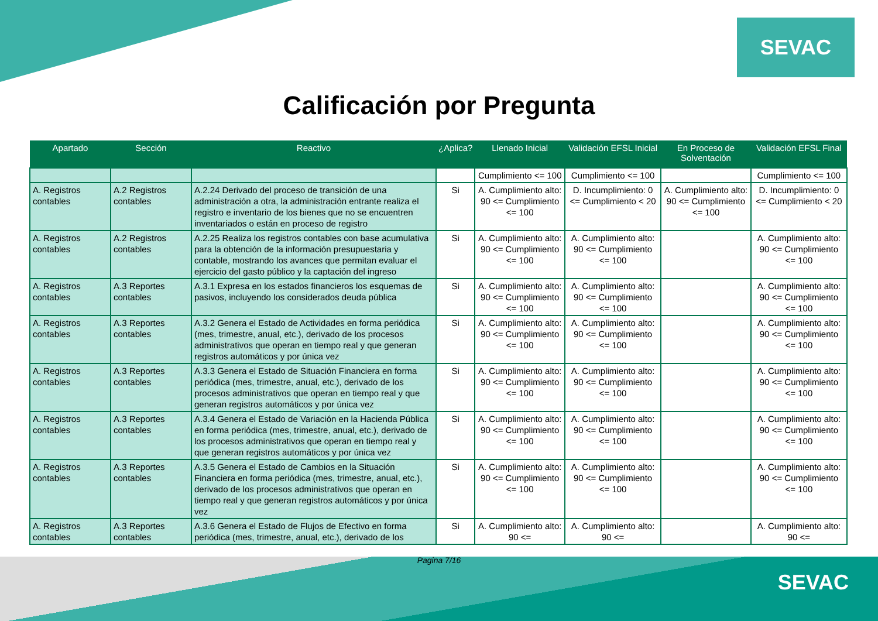SEVAC
Calificación por Pregunta
| Apartado | Sección | Reactivo | ¿Aplica? | Llenado Inicial | Validación EFSL Inicial | En Proceso de Solventación | Validación EFSL Final |
| --- | --- | --- | --- | --- | --- | --- | --- |
| | | | | Cumplimiento <= 100 | Cumplimiento <= 100 | | Cumplimiento <= 100 |
| A. Registros contables | A.2 Registros contables | A.2.24 Derivado del proceso de transición de una administración a otra, la administración entrante realiza el registro e inventario de los bienes que no se encuentren inventariados o están en proceso de registro | Si | A. Cumplimiento alto: 90 <= Cumplimiento <= 100 | D. Incumplimiento: 0 <= Cumplimiento < 20 | A. Cumplimiento alto: 90 <= Cumplimiento <= 100 | D. Incumplimiento: 0 <= Cumplimiento < 20 |
| A. Registros contables | A.2 Registros contables | A.2.25 Realiza los registros contables con base acumulativa para la obtención de la información presupuestaria y contable, mostrando los avances que permitan evaluar el ejercicio del gasto público y la captación del ingreso | Si | A. Cumplimiento alto: 90 <= Cumplimiento <= 100 | A. Cumplimiento alto: 90 <= Cumplimiento <= 100 | | A. Cumplimiento alto: 90 <= Cumplimiento <= 100 |
| A. Registros contables | A.3 Reportes contables | A.3.1 Expresa en los estados financieros los esquemas de pasivos, incluyendo los considerados deuda pública | Si | A. Cumplimiento alto: 90 <= Cumplimiento <= 100 | A. Cumplimiento alto: 90 <= Cumplimiento <= 100 | | A. Cumplimiento alto: 90 <= Cumplimiento <= 100 |
| A. Registros contables | A.3 Reportes contables | A.3.2 Genera el Estado de Actividades en forma periódica (mes, trimestre, anual, etc.), derivado de los procesos administrativos que operan en tiempo real y que generan registros automáticos y por única vez | Si | A. Cumplimiento alto: 90 <= Cumplimiento <= 100 | A. Cumplimiento alto: 90 <= Cumplimiento <= 100 | | A. Cumplimiento alto: 90 <= Cumplimiento <= 100 |
| A. Registros contables | A.3 Reportes contables | A.3.3 Genera el Estado de Situación Financiera en forma periódica (mes, trimestre, anual, etc.), derivado de los procesos administrativos que operan en tiempo real y que generan registros automáticos y por única vez | Si | A. Cumplimiento alto: 90 <= Cumplimiento <= 100 | A. Cumplimiento alto: 90 <= Cumplimiento <= 100 | | A. Cumplimiento alto: 90 <= Cumplimiento <= 100 |
| A. Registros contables | A.3 Reportes contables | A.3.4 Genera el Estado de Variación en la Hacienda Pública en forma periódica (mes, trimestre, anual, etc.), derivado de los procesos administrativos que operan en tiempo real y que generan registros automáticos y por única vez | Si | A. Cumplimiento alto: 90 <= Cumplimiento <= 100 | A. Cumplimiento alto: 90 <= Cumplimiento <= 100 | | A. Cumplimiento alto: 90 <= Cumplimiento <= 100 |
| A. Registros contables | A.3 Reportes contables | A.3.5 Genera el Estado de Cambios en la Situación Financiera en forma periódica (mes, trimestre, anual, etc.), derivado de los procesos administrativos que operan en tiempo real y que generan registros automáticos y por única vez | Si | A. Cumplimiento alto: 90 <= Cumplimiento <= 100 | A. Cumplimiento alto: 90 <= Cumplimiento <= 100 | | A. Cumplimiento alto: 90 <= Cumplimiento <= 100 |
| A. Registros contables | A.3 Reportes contables | A.3.6 Genera el Estado de Flujos de Efectivo en forma periódica (mes, trimestre, anual, etc.), derivado de los | Si | A. Cumplimiento alto: 90 <= | A. Cumplimiento alto: 90 <= | | A. Cumplimiento alto: 90 <= |
Pagina 7/16
SEVAC